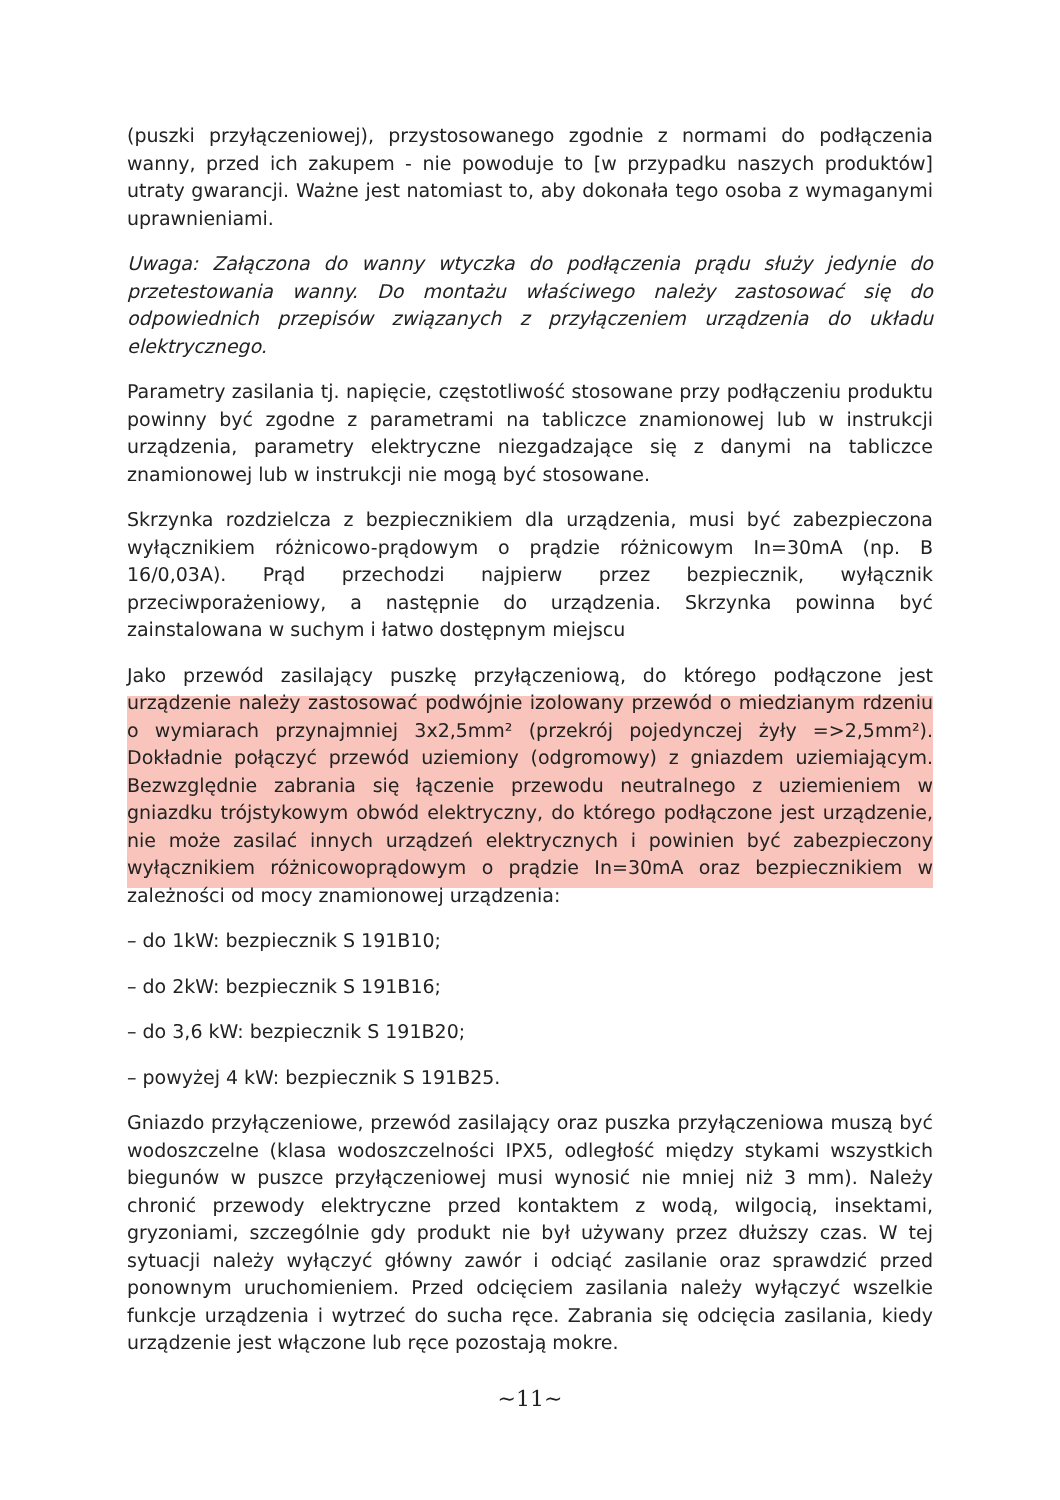(puszki przyłączeniowej), przystosowanego zgodnie z normami do podłączenia wanny, przed ich zakupem - nie powoduje to [w przypadku naszych produktów] utraty gwarancji. Ważne jest natomiast to, aby dokonała tego osoba z wymaganymi uprawnieniami.
Uwaga: Załączona do wanny wtyczka do podłączenia prądu służy jedynie do przetestowania wanny. Do montażu właściwego należy zastosować się do odpowiednich przepisów związanych z przyłączeniem urządzenia do układu elektrycznego.
Parametry zasilania tj. napięcie, częstotliwość stosowane przy podłączeniu produktu powinny być zgodne z parametrami na tabliczce znamionowej lub w instrukcji urządzenia, parametry elektryczne niezgadzające się z danymi na tabliczce znamionowej lub w instrukcji nie mogą być stosowane.
Skrzynka rozdzielcza z bezpiecznikiem dla urządzenia, musi być zabezpieczona wyłącznikiem różnicowo-prądowym o prądzie różnicowym In=30mA (np. B 16/0,03A). Prąd przechodzi najpierw przez bezpiecznik, wyłącznik przeciwporażeniowy, a następnie do urządzenia. Skrzynka powinna być zainstalowana w suchym i łatwo dostępnym miejscu
Jako przewód zasilający puszkę przyłączeniową, do którego podłączone jest urządzenie należy zastosować podwójnie izolowany przewód o miedzianym rdzeniu o wymiarach przynajmniej 3x2,5mm² (przekrój pojedynczej żyły =>2,5mm²). Dokładnie połączyć przewód uziemiony (odgromowy) z gniazdem uziemiającym. Bezwzględnie zabrania się łączenie przewodu neutralnego z uziemieniem w gniazdku trójstykowym obwód elektryczny, do którego podłączone jest urządzenie, nie może zasilać innych urządzeń elektrycznych i powinien być zabezpieczony wyłącznikiem różnicowoprądowym o prądzie In=30mA oraz bezpiecznikiem w zależności od mocy znamionowej urządzenia:
– do 1kW: bezpiecznik S 191B10;
– do 2kW: bezpiecznik S 191B16;
– do 3,6 kW: bezpiecznik S 191B20;
– powyżej 4 kW: bezpiecznik S 191B25.
Gniazdo przyłączeniowe, przewód zasilający oraz puszka przyłączeniowa muszą być wodoszczelne (klasa wodoszczelności IPX5, odległość między stykami wszystkich biegunów w puszce przyłączeniowej musi wynosić nie mniej niż 3 mm). Należy chronić przewody elektryczne przed kontaktem z wodą, wilgocią, insektami, gryzoniami, szczególnie gdy produkt nie był używany przez dłuższy czas. W tej sytuacji należy wyłączyć główny zawór i odciąć zasilanie oraz sprawdzić przed ponownym uruchomieniem. Przed odcięciem zasilania należy wyłączyć wszelkie funkcje urządzenia i wytrzeć do sucha ręce. Zabrania się odcięcia zasilania, kiedy urządzenie jest włączone lub ręce pozostają mokre.
~11~